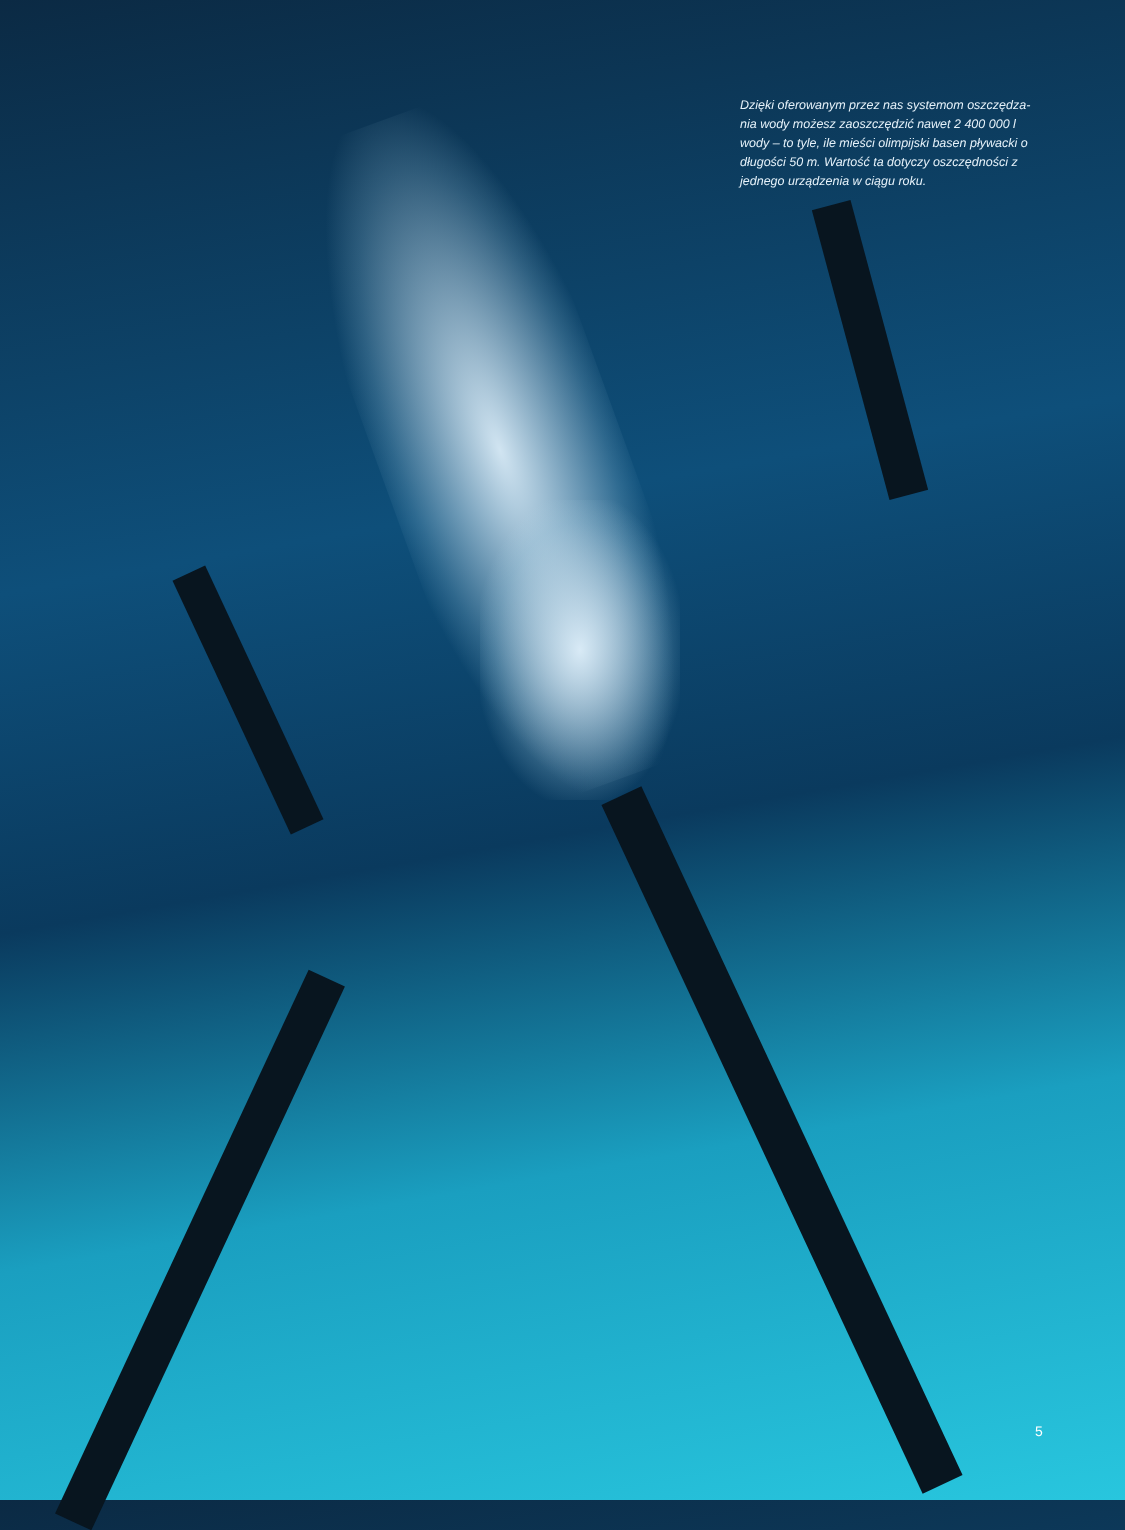Dzięki oferowanym przez nas systemom oszczędza-nia wody możesz zaoszczędzić nawet 2 400 000 l wody – to tyle, ile mieści olimpijski basen pływacki o długości 50 m. Wartość ta dotyczy oszczędności z jednego urządzenia w ciągu roku.
5